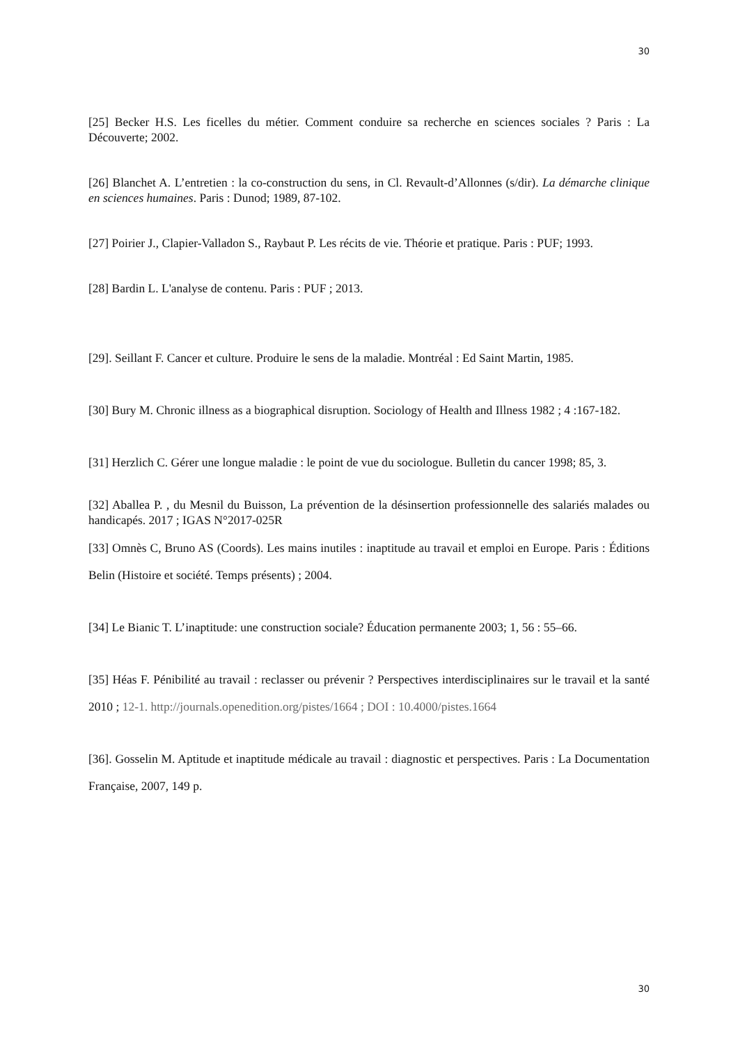30
[25] Becker H.S. Les ficelles du métier. Comment conduire sa recherche en sciences sociales ? Paris : La Découverte; 2002.
[26] Blanchet A. L’entretien : la co-construction du sens, in Cl. Revault-d’Allonnes (s/dir). La démarche clinique en sciences humaines. Paris : Dunod; 1989, 87-102.
[27] Poirier J., Clapier-Valladon S., Raybaut P. Les récits de vie. Théorie et pratique. Paris : PUF; 1993.
[28] Bardin L. L'analyse de contenu. Paris : PUF ; 2013.
[29]. Seillant F. Cancer et culture. Produire le sens de la maladie. Montréal : Ed Saint Martin, 1985.
[30] Bury M. Chronic illness as a biographical disruption. Sociology of Health and Illness 1982 ; 4 :167-182.
[31] Herzlich C. Gérer une longue maladie : le point de vue du sociologue. Bulletin du cancer 1998; 85, 3.
[32] Aballea P. , du Mesnil du Buisson, La prévention de la désinsertion professionnelle des salariés malades ou handicapés. 2017 ; IGAS N°2017-025R
[33] Omnès C, Bruno AS (Coords). Les mains inutiles : inaptitude au travail et emploi en Europe. Paris : Éditions Belin (Histoire et société. Temps présents) ; 2004.
[34] Le Bianic T. L’inaptitude: une construction sociale? Éducation permanente 2003; 1, 56 : 55–66.
[35] Héas F. Pénibilité au travail : reclasser ou prévenir ? Perspectives interdisciplinaires sur le travail et la santé 2010 ; 12-1. http://journals.openedition.org/pistes/1664 ; DOI : 10.4000/pistes.1664
[36]. Gosselin M. Aptitude et inaptitude médicale au travail : diagnostic et perspectives. Paris : La Documentation Française, 2007, 149 p.
30